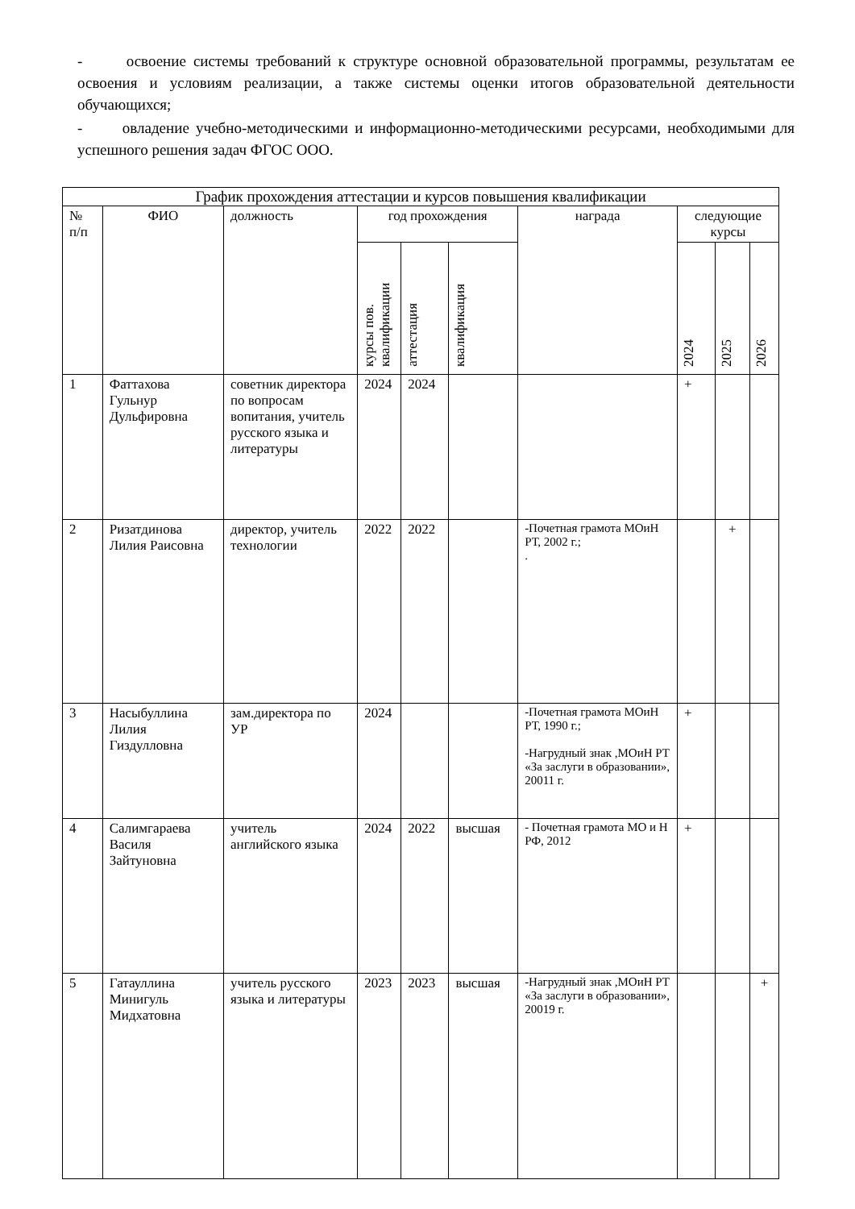- освоение системы требований к структуре основной образовательной программы, результатам ее освоения и условиям реализации, а также системы оценки итогов образовательной деятельности обучающихся;
- овладение учебно-методическими и информационно-методическими ресурсами, необходимыми для успешного решения задач ФГОС ООО.
| График прохождения аттестации и курсов повышения квалификации | | | | | | | | | |
| --- | --- | --- | --- | --- | --- | --- | --- | --- | --- |
| № п/п | ФИО | должность | год прохождения | | | награда | следующие курсы | | |
| | | | курсы пов. квалификации | аттестация | квалификация | | 2024 | 2025 | 2026 |
| 1 | Фаттахова Гульнур Дульфировна | советник директора по вопросам вопитания, учитель русского языка и литературы | 2024 | 2024 | | | + | | |
| 2 | Ризатдинова Лилия Раисовна | директор, учитель технологии | 2022 | 2022 | | -Почетная грамота МОиН РТ, 2002 г.; . | | + | |
| 3 | Насыбуллина Лилия Гиздулловна | зам.директора по УР | 2024 | | | -Почетная грамота МОиН РТ, 1990 г.; -Нагрудный знак ,МОиН РТ «За заслуги в образовании», 20011 г. | + | | |
| 4 | Салимгараева Василя Зайтуновна | учитель английского языка | 2024 | 2022 | высшая | - Почетная грамота МО и Н РФ, 2012 | + | | |
| 5 | Гатауллина Минигуль Мидхатовна | учитель русского языка и литературы | 2023 | 2023 | высшая | -Нагрудный знак ,МОиН РТ «За заслуги в образовании», 20019 г. | | | + |